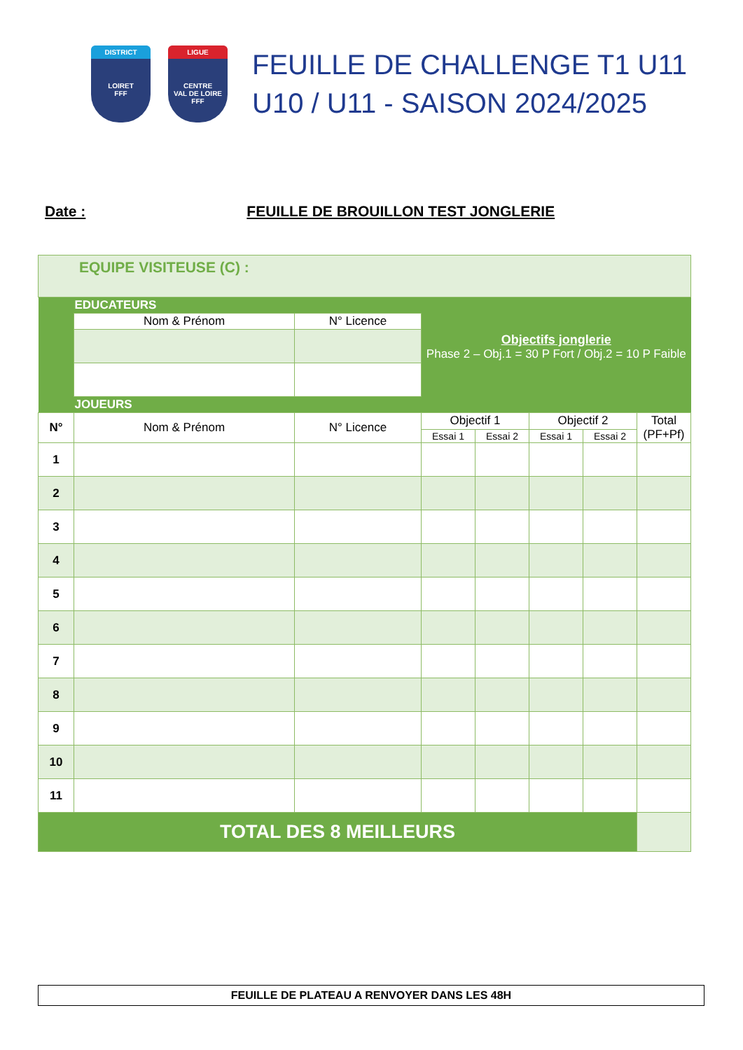DISTRICT
LOIRET
FFF
LIGUE
CENTRE
VAL DE LOIRE
FFF
FEUILLE DE CHALLENGE T1 U11
U10 / U11 - SAISON 2024/2025
Date : FEUILLE DE BROUILLON TEST JONGLERIE
| EQUIPE VISITEUSE (C) : | | | | | | | |
| | EDUCATEURS | | Objectifs jonglerie Phase 2 – Obj.1 = 30 P Fort / Obj.2 = 10 P Faible | | | | |
| | Nom & Prénom | N° Licence | | | | | |
| | JOUEURS | | | | | | |
| N° | Nom & Prénom | N° Licence | Objectif 1 | | Objectif 2 | | Total (PF+Pf) |
| | | | Essai 1 | Essai 2 | Essai 1 | Essai 2 | |
| 1 | | | | | | | |
| 2 | | | | | | | |
| 3 | | | | | | | |
| 4 | | | | | | | |
| 5 | | | | | | | |
| 6 | | | | | | | |
| 7 | | | | | | | |
| 8 | | | | | | | |
| 9 | | | | | | | |
| 10 | | | | | | | |
| 11 | | | | | | | |
| TOTAL DES 8 MEILLEURS | | | | | | | |
FEUILLE DE PLATEAU A RENVOYER DANS LES 48H